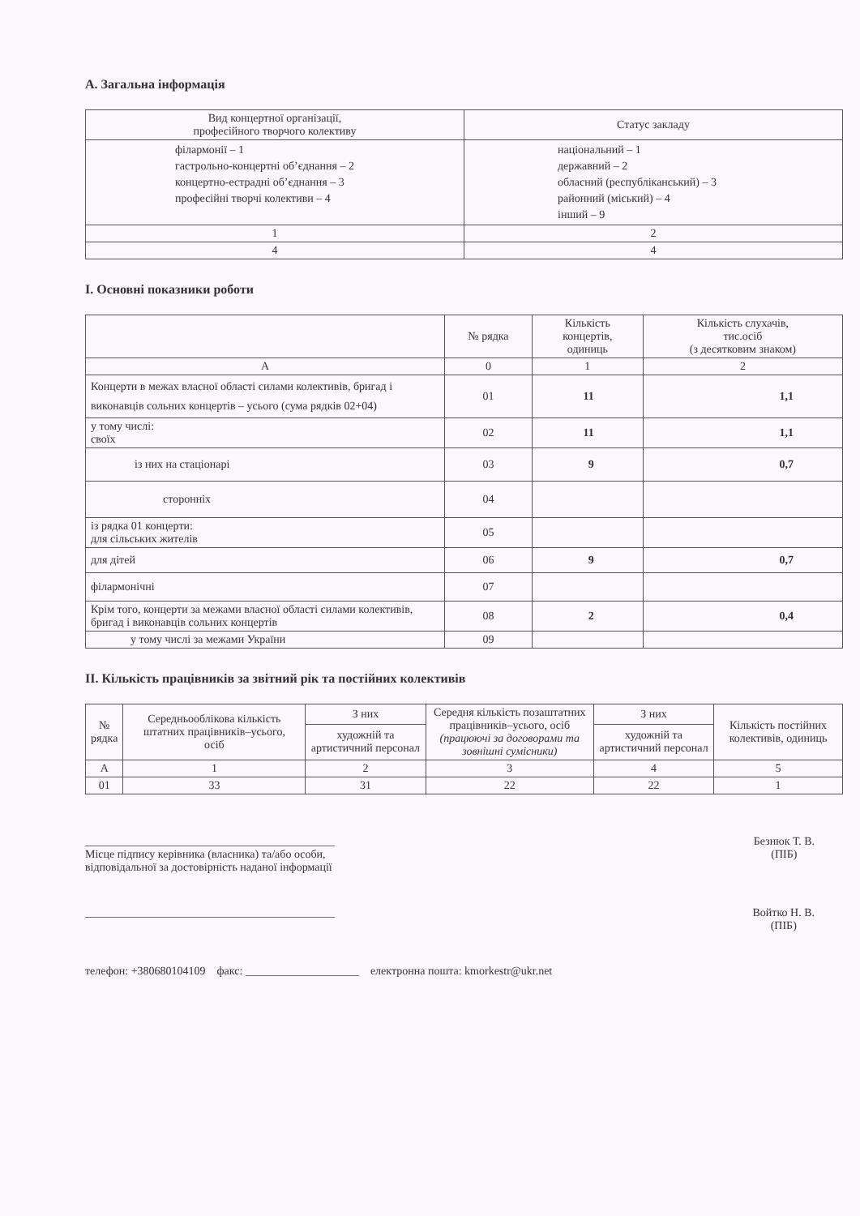А. Загальна інформація
| Вид концертної організації, професійного творчого колективу | Статус закладу |
| філармонії – 1 гастрольно-концертні об’єднання – 2 концертно-естрадні об’єднання – 3 професійні творчі колективи – 4 | національний – 1 державний – 2 обласний (республіканський) – 3 районний (міський) – 4 інший – 9 |
| 1 | 2 |
| 4 | 4 |
І. Основні показники роботи
| | № рядка | Кількість концертів, одиниць | Кількість слухачів, тис.осіб (з десятковим знаком) |
| А | 0 | 1 | 2 |
| Концерти в межах власної області силами колективів, бригад і виконавців сольних концертів – усього (сума рядків 02+04) | 01 | 11 | 1,1 |
| у тому числі: своїх | 02 | 11 | 1,1 |
| із них на стаціонарі | 03 | 9 | 0,7 |
| сторонніх | 04 | | |
| із рядка 01 концерти: для сільських жителів | 05 | | |
| для дітей | 06 | 9 | 0,7 |
| філармонічні | 07 | | |
| Крім того, концерти за межами власної області силами колективів, бригад і виконавців сольних концертів | 08 | 2 | 0,4 |
| у тому числі за межами України | 09 | | |
ІІ. Кількість працівників за звітний рік та постійних колективів
| № рядка | Середньооблікова кількість штатних працівників–усього, осіб | З них | Середня кількість позаштатних працівників–усього, осіб (працюючі за договорами та зовнішні сумісники) | З них | Кількість постійних колективів, одиниць |
| | | художній та артистичний персонал | | художній та артистичний персонал | |
| А | 1 | 2 | 3 | 4 | 5 |
| 01 | 33 | 31 | 22 | 22 | 1 |
____________________________________________
Місце підпису керівника (власника) та/або особи,
відповідальної за достовірність наданої інформації
Безнюк Т. В.
(ПІБ)
____________________________________________
Войтко Н. В.
(ПІБ)
телефон: +380680104109 факс: ____________________ електронна пошта: kmorkestr@ukr.net